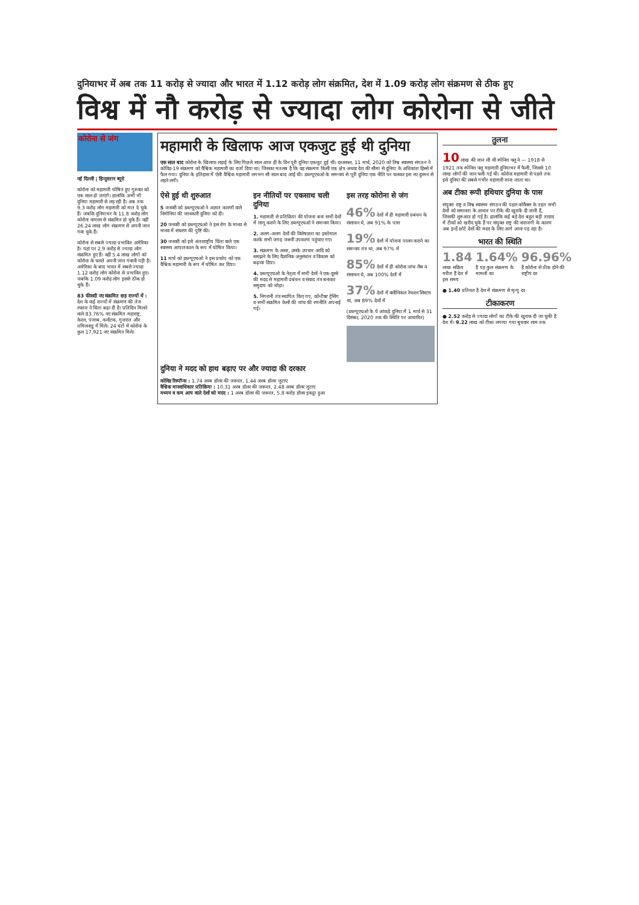दुनियाभर में अब तक 11 करोड़ से ज्यादा और भारत में 1.12 करोड़ लोग संक्रमित, देश में 1.09 करोड़ लोग संक्रमण से ठीक हुए
विश्व में नौ करोड़ से ज्यादा लोग कोरोना से जीते
कोरोना से जंग
नई दिल्ली | हिन्दुस्तान ब्यूरो
कोरोना को महामारी घोषित हुए गुरुवार को एक साल हो जाएंगे। हालांकि अभी भी दुनिया महामारी से लड़ रही है। अब तक 9.3 करोड़ लोग महामारी को मात दे चुके हैं। जबकि दुनियाभर के 11.8 करोड़ लोग कोरोना वायरस से संक्रमित हो चुके हैं। वहीं 26.24 लाख लोग संक्रमण से अपनी जान गंवा चुके हैं।
कोरोना से सबसे ज्यादा प्रभावित अमेरिका है। यहां पर 2.9 करोड़ से ज्यादा लोग संक्रमित हुए हैं। वहीं 5.4 लाख लोगों को कोरोना के चलते अपनी जान गंवानी पड़ी है। अमेरिका के बाद भारत में सबसे ज्यादा 1.12 करोड़ लोग कोरोना से प्रभावित हुए। जबकि 1.09 करोड़ लोग इससे ठीक हो चुके हैं।
83 फीसदी नए संक्रमित छह राज्यों में : देश के कई राज्यों में संक्रमण की तेज रफ्तार ने चिंता बढ़ा दी है। प्रतिदिन मिलने वाले 83.76% नए संक्रमित महाराष्ट्र, केरल, पंजाब, कर्नाटक, गुजरात और तमिलनाडु में मिले। 24 घंटों में कोरोना के कुल 17,921 नए संक्रमित मिले।
महामारी के खिलाफ आज एकजुट हुई थी दुनिया
एक साल बाद कोरोना के खिलाफ लड़ाई के लिए पिछले साल आज ही के दिन पूरी दुनिया एकजुट हुई थी। दरअसल, 11 मार्च, 2020 को विश्व स्वास्थ्य संगठन ने कोविड-19 संक्रमण को वैश्विक महामारी का दर्जा दिया था। जिसका मतलब है कि वह संक्रमण किसी एक क्षेत्र अथवा देश की सीमा से दुनिया के अधिकांश हिस्से में फैल गया। दुनिया के इतिहास में ऐसी वैश्विक महामारी लगभग सौ साल बाद आई थी। डब्ल्यूएचओ के समन्वय से पूरी दुनिया एक नीति पर चलकर इस नए दुश्मन से लड़ने लगी।
ऐसे हुई थी शुरुआत
5 जनवरी को डब्ल्यूएचओ ने अज्ञात कारणों वाले निमोनिया की जानकारी दुनिया को दी।
20 जनवरी को डब्ल्यूएचओ ने इस रोग के मानव से मानव में संचरण की पुष्टि की।
30 जनवरी को इसे अंतरराष्ट्रीय चिंता वाले एक स्वास्थ्य आपातकाल के रूप में घोषित किया।
11 मार्च को डब्ल्यूएचओ ने इस प्रकोप को एक वैश्विक महामारी के रूप में घोषित कर दिया।
इन नीतियों पर एकसाथ चली दुनिया
1. महामारी से प्रतिक्रिया की योजना बना सभी देशों में लागू कराने के लिए डब्ल्यूएचओ ने समन्वय किया।
2. अलग-अलग देशों की विशेषज्ञता का इस्तेमाल करके सभी जगह जरूरी उपकरण पहुंचाए गए।
3. संक्रमण के असर, उसके उपचार आदि को समझने के लिए वैज्ञानिक अनुसंधान व विकास को बढ़ावा दिया।
4. डब्ल्यूएचओ के नेतृत्व में सभी देशों ने एक-दूसरे की मदद से महामारी प्रबंधन व संवाद तंत्र बनाकर समुदाय को जोड़ा।
5. निगरानी तंत्र स्थापित किए गए, कॉन्टैक्ट ट्रेसिंग व सभी संक्रमित केसों की जांच की रणनीति अपनाई गई।
इस तरह कोरोना से जंग
46% देशों में ही महामारी प्रबंधन के संसाधन थे, अब 91% के पास
19% देशों में योजना पालन कराने का समन्वय तंत्र था, अब 97% में
85% देशों में ही कोरोना जांच लैब व संसाधन थे, अब 100% देशों में
37% देशों में क्लीनिकल रेफरल सिस्टम था, अब 89% देशों में
(डब्ल्यूएचओ के ये आंकड़े दुनिया में 1 मार्च से 31 दिसंबर, 2020 तक की स्थिति पर आधारित)
दुनिया ने मदद को हाथ बढ़ाए पर और ज्यादा की दरकार
कोविड रिस्पॉन्स : 1.74 अरब डॉलर की जरूरत, 1.44 अरब डॉलर जुटाए
वैश्विक मानवाधिकार प्रतिक्रिया : 10.31 अरब डॉलर की जरूरत, 2.48 अरब डॉलर जुटाए
मध्यम व कम आय वाले देशों को मदद : 1 अरब डॉलर की जरूरत, 5.8 करोड़ डॉलर इकट्ठा हुआ
तुलना
10 लाख की जान ली थी स्पेनिश फ्लू ने — 1918 से 1921 तक स्पेनिश फ्लू महामारी दुनियाभर में फैली, जिससे 10 लाख लोगों की जान चली गई थी। कोरोना महामारी से पहले तक इसे दुनिया की सबसे गंभीर महामारी माना जाता था।
अब टीका रूपी हथियार दुनिया के पास
संयुक्त राष्ट्र व विश्व स्वास्थ्य संगठन की पहल कोवैक्स के तहत सभी देशों को समानता के आधार पर टीके की खुराकें दी जानी हैं, जिसकी शुरुआत हो गई है। हालांकि कई बड़े देश बहुत बड़ी तादाद में टीकों को खरीद चुके हैं पर संयुक्त राष्ट्र की नाराजगी के कारण अब इन्हें छोटे देशों की मदद के लिए आगे आना पड़ रहा है।
भारत की स्थिति
1.84
लाख सक्रिय मरीज हैं देश में इस समय
1.64%
है यह कुल संक्रमण के मामलों का
96.96%
है कोरोना से ठीक होने की राष्ट्रीय दर
● 1.40 प्रतिशत है देश में संक्रमण से मृत्यु दर
टीकाकरण
● 2.52 करोड़ से ज्यादा लोगों का टीके की खुराक दी जा चुकी है देश में। 9.22 लाख को टीका लगाया गया बुधवार शाम तक